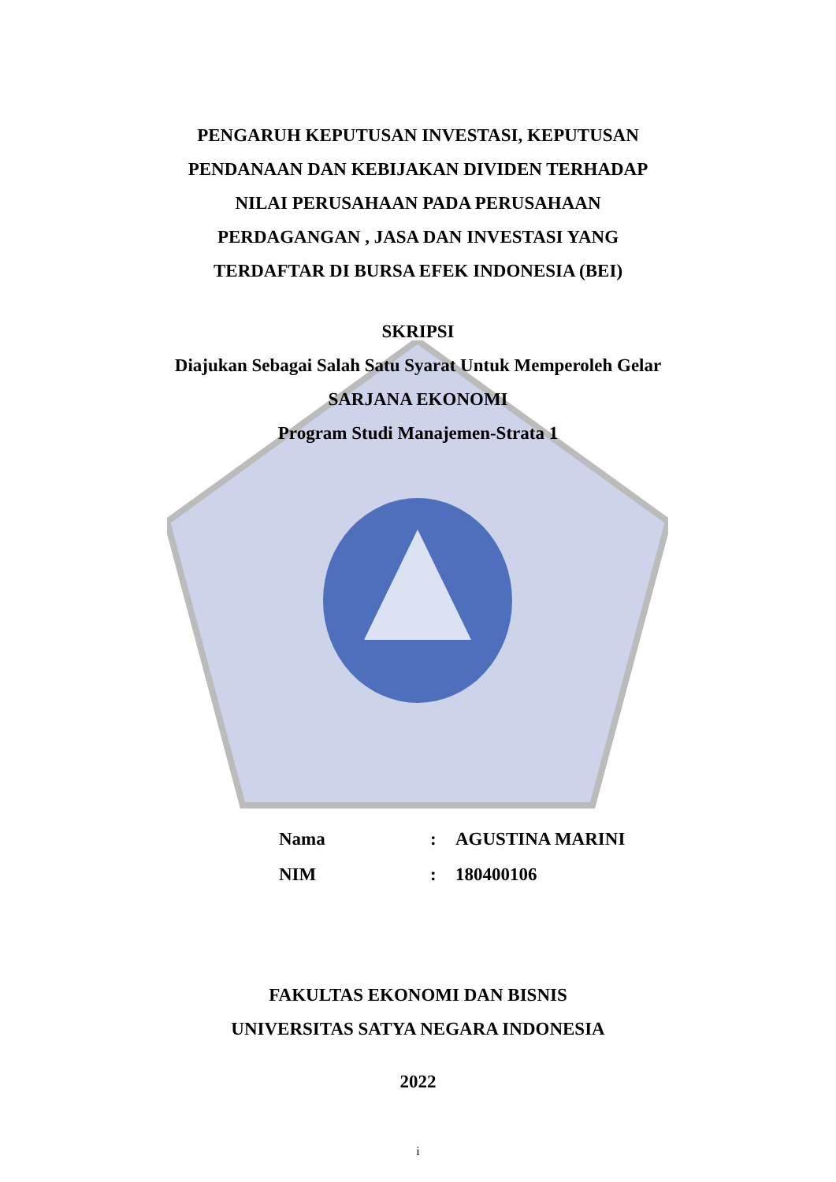PENGARUH KEPUTUSAN INVESTASI, KEPUTUSAN
PENDANAAN DAN KEBIJAKAN DIVIDEN TERHADAP
NILAI PERUSAHAAN PADA PERUSAHAAN
PERDAGANGAN , JASA DAN INVESTASI YANG
TERDAFTAR DI BURSA EFEK INDONESIA (BEI)
SKRIPSI
Diajukan Sebagai Salah Satu Syarat Untuk Memperoleh Gelar
SARJANA EKONOMI
Program Studi Manajemen-Strata 1
| Nama | : | AGUSTINA MARINI |
| NIM | : | 180400106 |
FAKULTAS EKONOMI DAN BISNIS
UNIVERSITAS SATYA NEGARA INDONESIA
2022
i